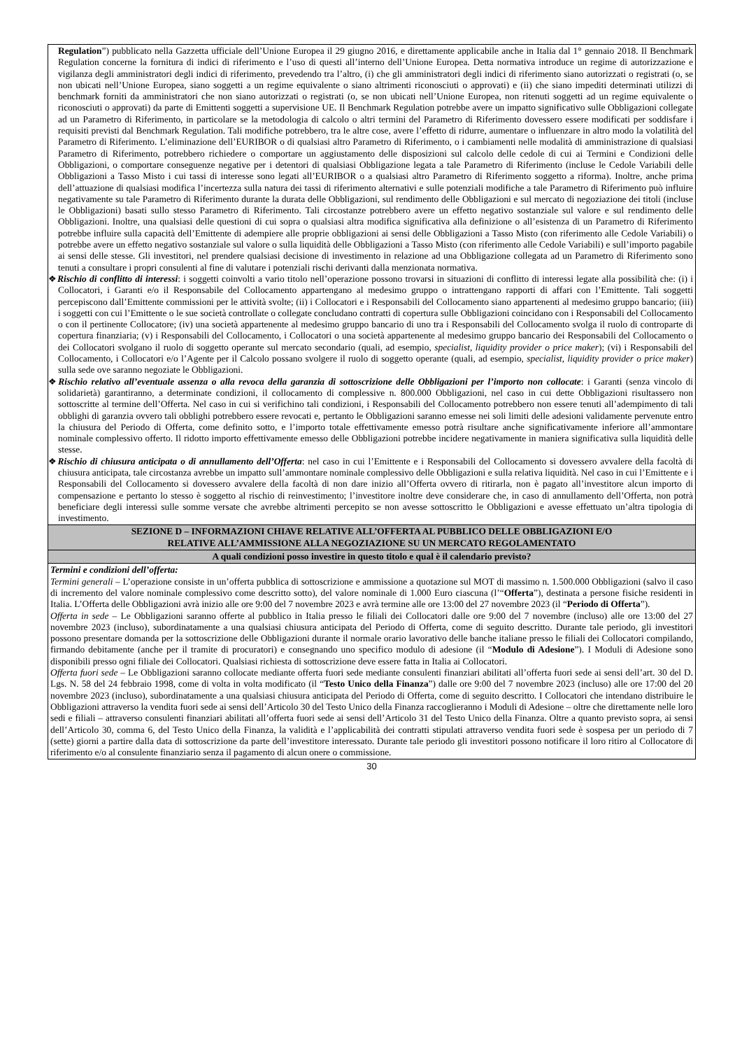| Regulation ”) pubblicato nella Gazzetta ufficiale dell’Unione Europea il 29 giugno 2016, e direttamente applicabile anche in Italia dal 1° gennaio 2018. Il Benchmark Regulation concerne la fornitura di indici di riferimento e l’uso di questi all’interno dell’Unione Europea. Detta normativa introduce un regime di autorizzazione e vigilanza degli amministratori degli indici di riferimento, prevedendo tra l’altro, (i) che gli amministratori degli indici di riferimento siano autorizzati o registrati (o, se non ubicati nell’Unione Europea, siano soggetti a un regime equivalente o siano altrimenti riconosciuti o approvati) e (ii) che siano impediti determinati utilizzi di benchmark forniti da amministratori che non siano autorizzati o registrati (o, se non ubicati nell’Unione Europea, non ritenuti soggetti ad un regime equivalente o riconosciuti o approvati) da parte di Emittenti soggetti a supervisione UE. Il Benchmark Regulation potrebbe avere un impatto significativo sulle Obbligazioni collegate ad un Parametro di Riferimento, in particolare se la metodologia di calcolo o altri termini del Parametro di Riferimento dovessero essere modificati per soddisfare i requisiti previsti dal Benchmark Regulation. Tali modifiche potrebbero, tra le altre cose, avere l’effetto di ridurre, aumentare o influenzare in altro modo la volatilità del Parametro di Riferimento. L’eliminazione dell’EURIBOR o di qualsiasi altro Parametro di Riferimento, o i cambiamenti nelle modalità di amministrazione di qualsiasi Parametro di Riferimento, potrebbero richiedere o comportare un aggiustamento delle disposizioni sul calcolo delle cedole di cui ai Termini e Condizioni delle Obbligazioni, o comportare conseguenze negative per i detentori di qualsiasi Obbligazione legata a tale Parametro di Riferimento (incluse le Cedole Variabili delle Obbligazioni a Tasso Misto i cui tassi di interesse sono legati all’EURIBOR o a qualsiasi altro Parametro di Riferimento soggetto a riforma). Inoltre, anche prima dell’attuazione di qualsiasi modifica l’incertezza sulla natura dei tassi di riferimento alternativi e sulle potenziali modifiche a tale Parametro di Riferimento può influire negativamente su tale Parametro di Riferimento durante la durata delle Obbligazioni, sul rendimento delle Obbligazioni e sul mercato di negoziazione dei titoli (incluse le Obbligazioni) basati sullo stesso Parametro di Riferimento. Tali circostanze potrebbero avere un effetto negativo sostanziale sul valore e sul rendimento delle Obbligazioni. Inoltre, una qualsiasi delle questioni di cui sopra o qualsiasi altra modifica significativa alla definizione o all’esistenza di un Parametro di Riferimento potrebbe influire sulla capacità dell’Emittente di adempiere alle proprie obbligazioni ai sensi delle Obbligazioni a Tasso Misto (con riferimento alle Cedole Variabili) o potrebbe avere un effetto negativo sostanziale sul valore o sulla liquidità delle Obbligazioni a Tasso Misto (con riferimento alle Cedole Variabili) e sull’importo pagabile ai sensi delle stesse. Gli investitori, nel prendere qualsiasi decisione di investimento in relazione ad una Obbligazione collegata ad un Parametro di Riferimento sono tenuti a consultare i propri consulenti al fine di valutare i potenziali rischi derivanti dalla menzionata normativa. ❖ Rischio di conflitto di interessi : i soggetti coinvolti a vario titolo nell’operazione possono trovarsi in situazioni di conflitto di interessi legate alla possibilità che: (i) i Collocatori, i Garanti e/o il Responsabile del Collocamento appartengano al medesimo gruppo o intrattengano rapporti di affari con l’Emittente. Tali soggetti percepiscono dall’Emittente commissioni per le attività svolte; (ii) i Collocatori e i Responsabili del Collocamento siano appartenenti al medesimo gruppo bancario; (iii) i soggetti con cui l’Emittente o le sue società controllate o collegate concludano contratti di copertura sulle Obbligazioni coincidano con i Responsabili del Collocamento o con il pertinente Collocatore; (iv) una società appartenente al medesimo gruppo bancario di uno tra i Responsabili del Collocamento svolga il ruolo di controparte di copertura finanziaria; (v) i Responsabili del Collocamento, i Collocatori o una società appartenente al medesimo gruppo bancario dei Responsabili del Collocamento o dei Collocatori svolgano il ruolo di soggetto operante sul mercato secondario (quali, ad esempio, specialist, liquidity provider o price maker ); (vi) i Responsabili del Collocamento, i Collocatori e/o l’Agente per il Calcolo possano svolgere il ruolo di soggetto operante (quali, ad esempio, specialist, liquidity provider o price maker ) sulla sede ove saranno negoziate le Obbligazioni. ❖ Rischio relativo all’eventuale assenza o alla revoca della garanzia di sottoscrizione delle Obbligazioni per l’importo non collocate : i Garanti (senza vincolo di solidarietà) garantiranno, a determinate condizioni, il collocamento di complessive n. 800.000 Obbligazioni, nel caso in cui dette Obbligazioni risultassero non sottoscritte al termine dell’Offerta. Nel caso in cui si verifichino tali condizioni, i Responsabili del Collocamento potrebbero non essere tenuti all’adempimento di tali obblighi di garanzia ovvero tali obblighi potrebbero essere revocati e, pertanto le Obbligazioni saranno emesse nei soli limiti delle adesioni validamente pervenute entro la chiusura del Periodo di Offerta, come definito sotto, e l’importo totale effettivamente emesso potrà risultare anche significativamente inferiore all’ammontare nominale complessivo offerto. Il ridotto importo effettivamente emesso delle Obbligazioni potrebbe incidere negativamente in maniera significativa sulla liquidità delle stesse. ❖ Rischio di chiusura anticipata o di annullamento dell’Offerta : nel caso in cui l’Emittente e i Responsabili del Collocamento si dovessero avvalere della facoltà di chiusura anticipata, tale circostanza avrebbe un impatto sull’ammontare nominale complessivo delle Obbligazioni e sulla relativa liquidità. Nel caso in cui l’Emittente e i Responsabili del Collocamento si dovessero avvalere della facoltà di non dare inizio all’Offerta ovvero di ritirarla, non è pagato all’investitore alcun importo di compensazione e pertanto lo stesso è soggetto al rischio di reinvestimento; l’investitore inoltre deve considerare che, in caso di annullamento dell’Offerta, non potrà beneficiare degli interessi sulle somme versate che avrebbe altrimenti percepito se non avesse sottoscritto le Obbligazioni e avesse effettuato un’altra tipologia di investimento. |
| SEZIONE D – INFORMAZIONI CHIAVE RELATIVE ALL’OFFERTA AL PUBBLICO DELLE OBBLIGAZIONI E/O RELATIVE ALL’AMMISSIONE ALLA NEGOZIAZIONE SU UN MERCATO REGOLAMENTATO |
| A quali condizioni posso investire in questo titolo e qual è il calendario previsto? |
| Termini e condizioni dell’offerta: Termini generali – L’operazione consiste in un’offerta pubblica di sottoscrizione e ammissione a quotazione sul MOT di massimo n. 1.500.000 Obbligazioni (salvo il caso di incremento del valore nominale complessivo come descritto sotto), del valore nominale di 1.000 Euro ciascuna (l’“ Offerta ”), destinata a persone fisiche residenti in Italia. L’Offerta delle Obbligazioni avrà inizio alle ore 9:00 del 7 novembre 2023 e avrà termine alle ore 13:00 del 27 novembre 2023 (il “ Periodo di Offerta ”). Offerta in sede – Le Obbligazioni saranno offerte al pubblico in Italia presso le filiali dei Collocatori dalle ore 9:00 del 7 novembre (incluso) alle ore 13:00 del 27 novembre 2023 (incluso), subordinatamente a una qualsiasi chiusura anticipata del Periodo di Offerta, come di seguito descritto. Durante tale periodo, gli investitori possono presentare domanda per la sottoscrizione delle Obbligazioni durante il normale orario lavorativo delle banche italiane presso le filiali dei Collocatori compilando, firmando debitamente (anche per il tramite di procuratori) e consegnando uno specifico modulo di adesione (il “ Modulo di Adesione ”). I Moduli di Adesione sono disponibili presso ogni filiale dei Collocatori. Qualsiasi richiesta di sottoscrizione deve essere fatta in Italia ai Collocatori. Offerta fuori sede – Le Obbligazioni saranno collocate mediante offerta fuori sede mediante consulenti finanziari abilitati all’offerta fuori sede ai sensi dell’art. 30 del D. Lgs. N. 58 del 24 febbraio 1998, come di volta in volta modificato (il “ Testo Unico della Finanza ”) dalle ore 9:00 del 7 novembre 2023 (incluso) alle ore 17:00 del 20 novembre 2023 (incluso), subordinatamente a una qualsiasi chiusura anticipata del Periodo di Offerta, come di seguito descritto. I Collocatori che intendano distribuire le Obbligazioni attraverso la vendita fuori sede ai sensi dell’Articolo 30 del Testo Unico della Finanza raccoglieranno i Moduli di Adesione – oltre che direttamente nelle loro sedi e filiali – attraverso consulenti finanziari abilitati all’offerta fuori sede ai sensi dell’Articolo 31 del Testo Unico della Finanza. Oltre a quanto previsto sopra, ai sensi dell’Articolo 30, comma 6, del Testo Unico della Finanza, la validità e l’applicabilità dei contratti stipulati attraverso vendita fuori sede è sospesa per un periodo di 7 (sette) giorni a partire dalla data di sottoscrizione da parte dell’investitore interessato. Durante tale periodo gli investitori possono notificare il loro ritiro al Collocatore di riferimento e/o al consulente finanziario senza il pagamento di alcun onere o commissione. |
30